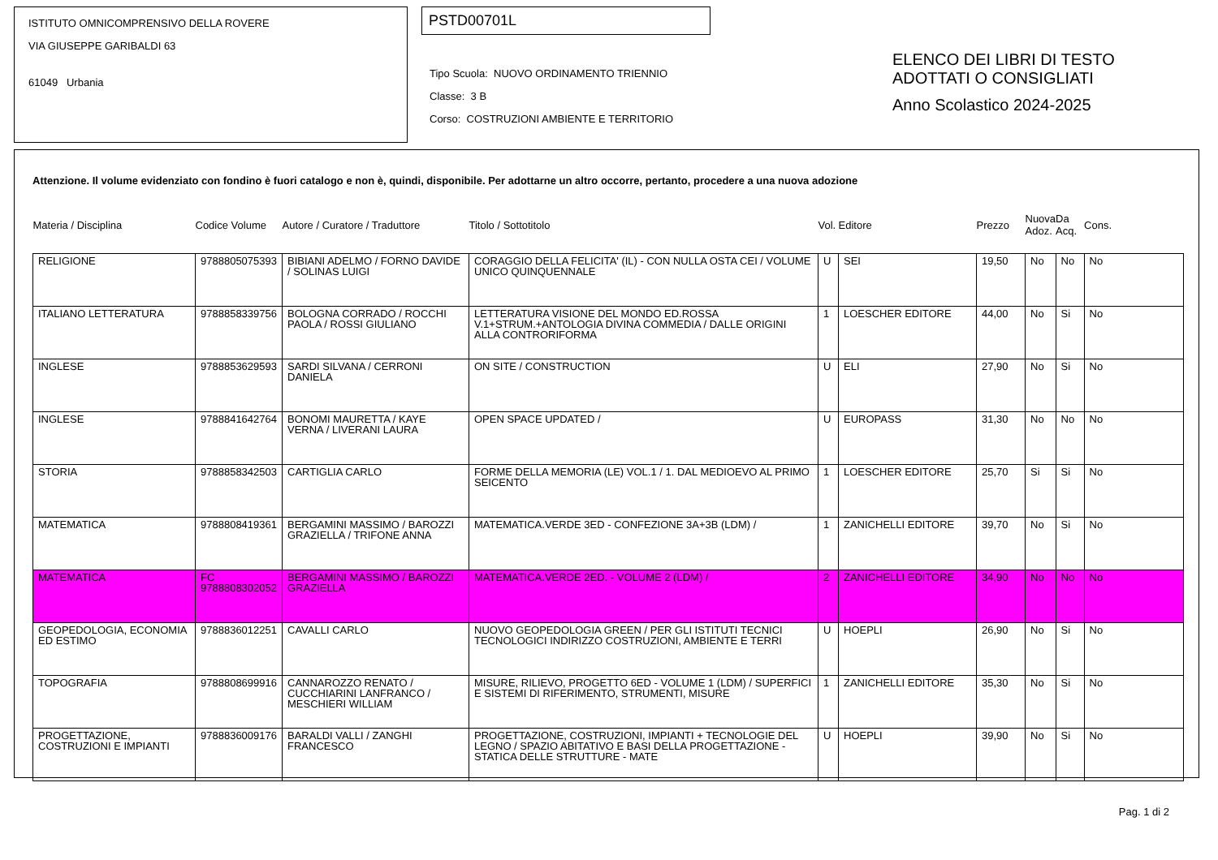ISTITUTO OMNICOMPRENSIVO DELLA ROVERE
VIA GIUSEPPE GARIBALDI 63
61049 Urbania
PSTD00701L
Tipo Scuola: NUOVO ORDINAMENTO TRIENNIO
Classe: 3 B
Corso: COSTRUZIONI AMBIENTE E TERRITORIO
ELENCO DEI LIBRI DI TESTO
ADOTTATI O CONSIGLIATI
Anno Scolastico 2024-2025
Attenzione. Il volume evidenziato con fondino è fuori catalogo e non è, quindi, disponibile. Per adottarne un altro occorre, pertanto, procedere a una nuova adozione
| Materia / Disciplina | Codice Volume | Autore / Curatore / Traduttore | Titolo / Sottotitolo | Vol. | Editore | Prezzo | Nuova Adoz. | Da Acq. | Cons. |
| --- | --- | --- | --- | --- | --- | --- | --- | --- | --- |
| RELIGIONE | 9788805075393 | BIBIANI ADELMO / FORNO DAVIDE / SOLINAS LUIGI | CORAGGIO DELLA FELICITA' (IL) - CON NULLA OSTA CEI / VOLUME UNICO QUINQUENNALE | U | SEI | 19,50 | No | No | No |
| ITALIANO LETTERATURA | 9788858339756 | BOLOGNA CORRADO / ROCCHI PAOLA / ROSSI GIULIANO | LETTERATURA VISIONE DEL MONDO ED.ROSSA V.1+STRUM.+ANTOLOGIA DIVINA COMMEDIA / DALLE ORIGINI ALLA CONTRORIFORMA | 1 | LOESCHER EDITORE | 44,00 | No | Si | No |
| INGLESE | 9788853629593 | SARDI SILVANA / CERRONI DANIELA | ON SITE / CONSTRUCTION | U | ELI | 27,90 | No | Si | No |
| INGLESE | 9788841642764 | BONOMI MAURETTA / KAYE VERNA / LIVERANI LAURA | OPEN SPACE UPDATED / | U | EUROPASS | 31,30 | No | No | No |
| STORIA | 9788858342503 | CARTIGLIA CARLO | FORME DELLA MEMORIA (LE) VOL.1 / 1. DAL MEDIOEVO AL PRIMO SEICENTO | 1 | LOESCHER EDITORE | 25,70 | Si | Si | No |
| MATEMATICA | 9788808419361 | BERGAMINI MASSIMO / BAROZZI GRAZIELLA / TRIFONE ANNA | MATEMATICA.VERDE 3ED - CONFEZIONE 3A+3B (LDM) / | 1 | ZANICHELLI EDITORE | 39,70 | No | Si | No |
| MATEMATICA | FC 9788808302052 | BERGAMINI MASSIMO / BAROZZI GRAZIELLA | MATEMATICA.VERDE 2ED. - VOLUME 2 (LDM) / | 2 | ZANICHELLI EDITORE | 34,90 | No | No | No |
| GEOPEDOLOGIA, ECONOMIA ED ESTIMO | 9788836012251 | CAVALLI CARLO | NUOVO GEOPEDOLOGIA GREEN / PER GLI ISTITUTI TECNICI TECNOLOGICI INDIRIZZO COSTRUZIONI, AMBIENTE E TERRI | U | HOEPLI | 26,90 | No | Si | No |
| TOPOGRAFIA | 9788808699916 | CANNAROZZO RENATO / CUCCHIARINI LANFRANCO / MESCHIERI WILLIAM | MISURE, RILIEVO, PROGETTO 6ED - VOLUME 1 (LDM) / SUPERFICI E SISTEMI DI RIFERIMENTO, STRUMENTI, MISURE | 1 | ZANICHELLI EDITORE | 35,30 | No | Si | No |
| PROGETTAZIONE, COSTRUZIONI E IMPIANTI | 9788836009176 | BARALDI VALLI / ZANGHI FRANCESCO | PROGETTAZIONE, COSTRUZIONI, IMPIANTI + TECNOLOGIE DEL LEGNO / SPAZIO ABITATIVO E BASI DELLA PROGETTAZIONE - STATICA DELLE STRUTTURE - MATE | U | HOEPLI | 39,90 | No | Si | No |
Pag. 1 di 2